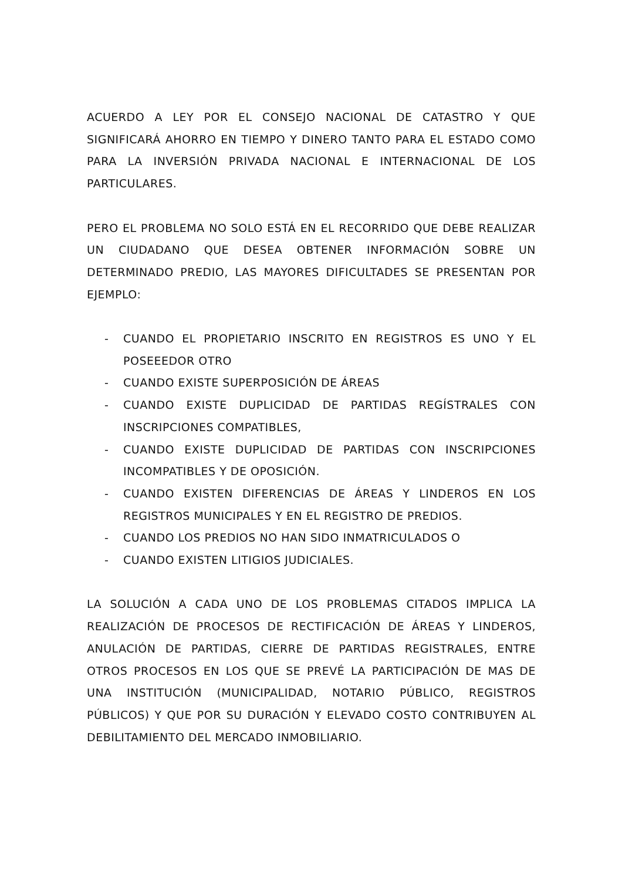ACUERDO A LEY POR EL CONSEJO NACIONAL DE CATASTRO Y QUE SIGNIFICARÁ AHORRO EN TIEMPO Y DINERO TANTO PARA EL ESTADO COMO PARA LA INVERSIÓN PRIVADA NACIONAL E INTERNACIONAL DE LOS PARTICULARES.
PERO EL PROBLEMA NO SOLO ESTÁ EN EL RECORRIDO QUE DEBE REALIZAR UN CIUDADANO QUE DESEA OBTENER INFORMACIÓN SOBRE UN DETERMINADO PREDIO, LAS MAYORES DIFICULTADES SE PRESENTAN POR EJEMPLO:
- CUANDO EL PROPIETARIO INSCRITO EN REGISTROS ES UNO Y EL POSEEEDOR OTRO
- CUANDO EXISTE SUPERPOSICIÓN DE ÁREAS
- CUANDO EXISTE DUPLICIDAD DE PARTIDAS REGÍSTRALES CON INSCRIPCIONES COMPATIBLES,
- CUANDO EXISTE DUPLICIDAD DE PARTIDAS CON INSCRIPCIONES INCOMPATIBLES Y DE OPOSICIÓN.
- CUANDO EXISTEN DIFERENCIAS DE ÁREAS Y LINDEROS EN LOS REGISTROS MUNICIPALES Y EN EL REGISTRO DE PREDIOS.
- CUANDO LOS PREDIOS NO HAN SIDO INMATRICULADOS O
- CUANDO EXISTEN LITIGIOS JUDICIALES.
LA SOLUCIÓN A CADA UNO DE LOS PROBLEMAS CITADOS IMPLICA LA REALIZACIÓN DE PROCESOS DE RECTIFICACIÓN DE ÁREAS Y LINDEROS, ANULACIÓN DE PARTIDAS, CIERRE DE PARTIDAS REGISTRALES, ENTRE OTROS PROCESOS EN LOS QUE SE PREVÉ LA PARTICIPACIÓN DE MAS DE UNA INSTITUCIÓN (MUNICIPALIDAD, NOTARIO PÚBLICO, REGISTROS PÚBLICOS) Y QUE POR SU DURACIÓN Y ELEVADO COSTO CONTRIBUYEN AL DEBILITAMIENTO DEL MERCADO INMOBILIARIO.